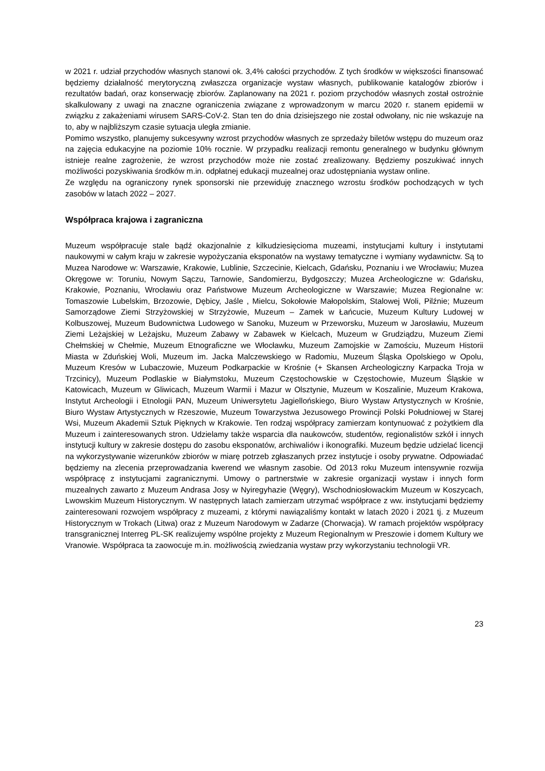w 2021 r. udział przychodów własnych stanowi ok. 3,4% całości przychodów. Z tych środków w większości finansować będziemy działalność merytoryczną zwłaszcza organizacje wystaw własnych, publikowanie katalogów zbiorów i rezultatów badań, oraz konserwację zbiorów. Zaplanowany na 2021 r. poziom przychodów własnych został ostrożnie skalkulowany z uwagi na znaczne ograniczenia związane z wprowadzonym w marcu 2020 r. stanem epidemii w związku z zakażeniami wirusem SARS-CoV-2. Stan ten do dnia dzisiejszego nie został odwołany, nic nie wskazuje na to, aby w najbliższym czasie sytuacja uległa zmianie.
Pomimo wszystko, planujemy sukcesywny wzrost przychodów własnych ze sprzedaży biletów wstępu do muzeum oraz na zajęcia edukacyjne na poziomie 10% rocznie. W przypadku realizacji remontu generalnego w budynku głównym istnieje realne zagrożenie, że wzrost przychodów może nie zostać zrealizowany. Będziemy poszukiwać innych możliwości pozyskiwania środków m.in. odpłatnej edukacji muzealnej oraz udostępniania wystaw online.
Ze względu na ograniczony rynek sponsorski nie przewiduję znacznego wzrostu środków pochodzących w tych zasobów w latach 2022 – 2027.
Współpraca krajowa i zagraniczna
Muzeum współpracuje stale bądź okazjonalnie z kilkudziesięcioma muzeami, instytucjami kultury i instytutami naukowymi w całym kraju w zakresie wypożyczania eksponatów na wystawy tematyczne i wymiany wydawnictw. Są to Muzea Narodowe w: Warszawie, Krakowie, Lublinie, Szczecinie, Kielcach, Gdańsku, Poznaniu i we Wrocławiu; Muzea Okręgowe w: Toruniu, Nowym Sączu, Tarnowie, Sandomierzu, Bydgoszczy; Muzea Archeologiczne w: Gdańsku, Krakowie, Poznaniu, Wrocławiu oraz Państwowe Muzeum Archeologiczne w Warszawie; Muzea Regionalne w: Tomaszowie Lubelskim, Brzozowie, Dębicy, Jaśle , Mielcu, Sokołowie Małopolskim, Stalowej Woli, Pilźnie; Muzeum Samorządowe Ziemi Strzyżowskiej w Strzyżowie, Muzeum – Zamek w Łańcucie, Muzeum Kultury Ludowej w Kolbuszowej, Muzeum Budownictwa Ludowego w Sanoku, Muzeum w Przeworsku, Muzeum w Jarosławiu, Muzeum Ziemi Leżajskiej w Leżajsku, Muzeum Zabawy w Zabawek w Kielcach, Muzeum w Grudziądzu, Muzeum Ziemi Chełmskiej w Chełmie, Muzeum Etnograficzne we Włocławku, Muzeum Zamojskie w Zamościu, Muzeum Historii Miasta w Zduńskiej Woli, Muzeum im. Jacka Malczewskiego w Radomiu, Muzeum Śląska Opolskiego w Opolu, Muzeum Kresów w Lubaczowie, Muzeum Podkarpackie w Krośnie (+ Skansen Archeologiczny Karpacka Troja w Trzcinicy), Muzeum Podlaskie w Białymstoku, Muzeum Częstochowskie w Częstochowie, Muzeum Śląskie w Katowicach, Muzeum w Gliwicach, Muzeum Warmii i Mazur w Olsztynie, Muzeum w Koszalinie, Muzeum Krakowa, Instytut Archeologii i Etnologii PAN, Muzeum Uniwersytetu Jagiellońskiego, Biuro Wystaw Artystycznych w Krośnie, Biuro Wystaw Artystycznych w Rzeszowie, Muzeum Towarzystwa Jezusowego Prowincji Polski Południowej w Starej Wsi, Muzeum Akademii Sztuk Pięknych w Krakowie. Ten rodzaj współpracy zamierzam kontynuować z pożytkiem dla Muzeum i zainteresowanych stron. Udzielamy także wsparcia dla naukowców, studentów, regionalistów szkół i innych instytucji kultury w zakresie dostępu do zasobu eksponatów, archiwaliów i ikonografiki. Muzeum będzie udzielać licencji na wykorzystywanie wizerunków zbiorów w miarę potrzeb zgłaszanych przez instytucje i osoby prywatne. Odpowiadać będziemy na zlecenia przeprowadzania kwerend we własnym zasobie. Od 2013 roku Muzeum intensywnie rozwija współpracę z instytucjami zagranicznymi. Umowy o partnerstwie w zakresie organizacji wystaw i innych form muzealnych zawarto z Muzeum Andrasa Josy w Nyiregyhazie (Węgry), Wschodniosłowackim Muzeum w Koszycach, Lwowskim Muzeum Historycznym. W następnych latach zamierzam utrzymać współprace z ww. instytucjami będziemy zainteresowani rozwojem współpracy z muzeami, z którymi nawiązaliśmy kontakt w latach 2020 i 2021 tj. z Muzeum Historycznym w Trokach (Litwa) oraz z Muzeum Narodowym w Zadarze (Chorwacja). W ramach projektów współpracy transgranicznej Interreg PL-SK realizujemy wspólne projekty z Muzeum Regionalnym w Preszowie i domem Kultury we Vranowie. Współpraca ta zaowocuje m.in. możliwością zwiedzania wystaw przy wykorzystaniu technologii VR.
23